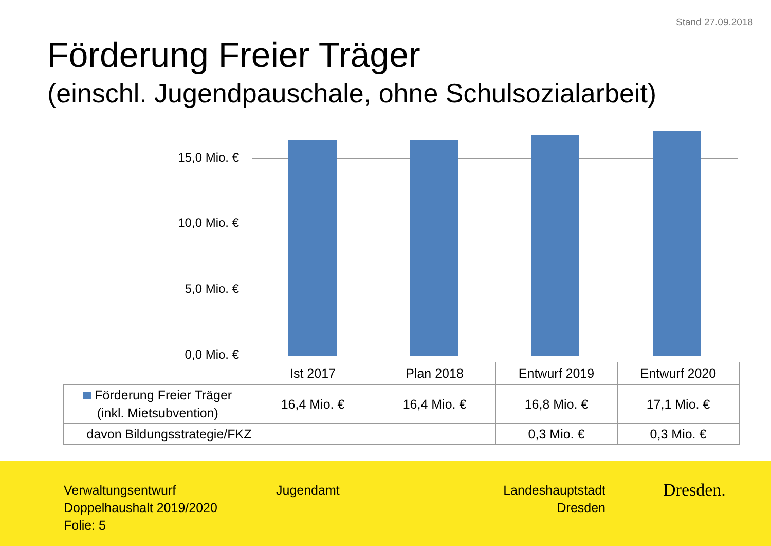Stand 27.09.2018
Förderung Freier Träger
(einschl. Jugendpauschale, ohne Schulsozialarbeit)
15,0 Mio. €
10,0 Mio. €
5,0 Mio. €
0,0 Mio. €
| | Ist 2017 | Plan 2018 | Entwurf 2019 | Entwurf 2020 |
| Förderung Freier Träger (inkl. Mietsubvention) | 16,4 Mio. € | 16,4 Mio. € | 16,8 Mio. € | 17,1 Mio. € |
| davon Bildungsstrategie/FKZ | | | 0,3 Mio. € | 0,3 Mio. € |
Verwaltungsentwurf
Doppelhaushalt 2019/2020
Folie: 5
Jugendamt
Landeshauptstadt
Dresden
Dresden.